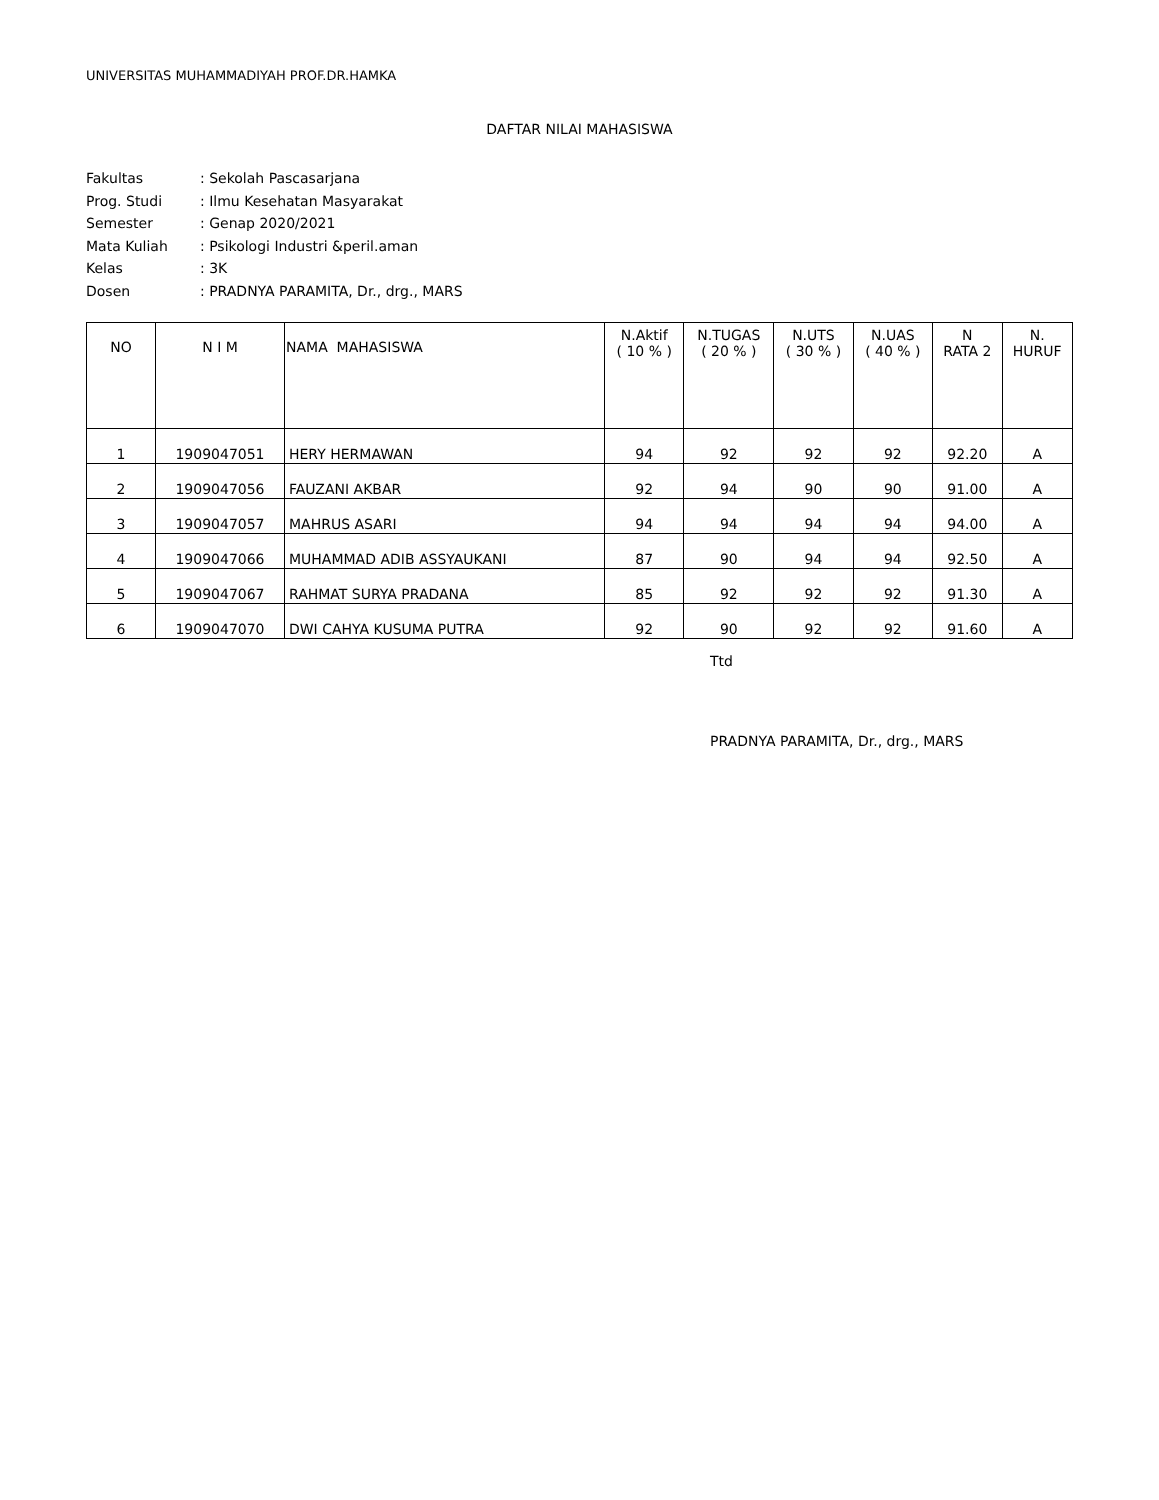UNIVERSITAS MUHAMMADIYAH PROF.DR.HAMKA
DAFTAR NILAI MAHASISWA
| Fakultas | : Sekolah Pascasarjana |
| Prog. Studi | : Ilmu Kesehatan Masyarakat |
| Semester | : Genap 2020/2021 |
| Mata Kuliah | : Psikologi Industri &peril.aman |
| Kelas | : 3K |
| Dosen | : PRADNYA PARAMITA, Dr., drg., MARS |
| NO | N I M | NAMA MAHASISWA | N.Aktif ( 10 % ) | N.TUGAS ( 20 % ) | N.UTS ( 30 % ) | N.UAS ( 40 % ) | N RATA 2 | N. HURUF |
| --- | --- | --- | --- | --- | --- | --- | --- | --- |
| 1 | 1909047051 | HERY HERMAWAN | 94 | 92 | 92 | 92 | 92.20 | A |
| 2 | 1909047056 | FAUZANI AKBAR | 92 | 94 | 90 | 90 | 91.00 | A |
| 3 | 1909047057 | MAHRUS ASARI | 94 | 94 | 94 | 94 | 94.00 | A |
| 4 | 1909047066 | MUHAMMAD ADIB ASSYAUKANI | 87 | 90 | 94 | 94 | 92.50 | A |
| 5 | 1909047067 | RAHMAT SURYA PRADANA | 85 | 92 | 92 | 92 | 91.30 | A |
| 6 | 1909047070 | DWI CAHYA KUSUMA PUTRA | 92 | 90 | 92 | 92 | 91.60 | A |
Ttd
PRADNYA PARAMITA, Dr., drg., MARS